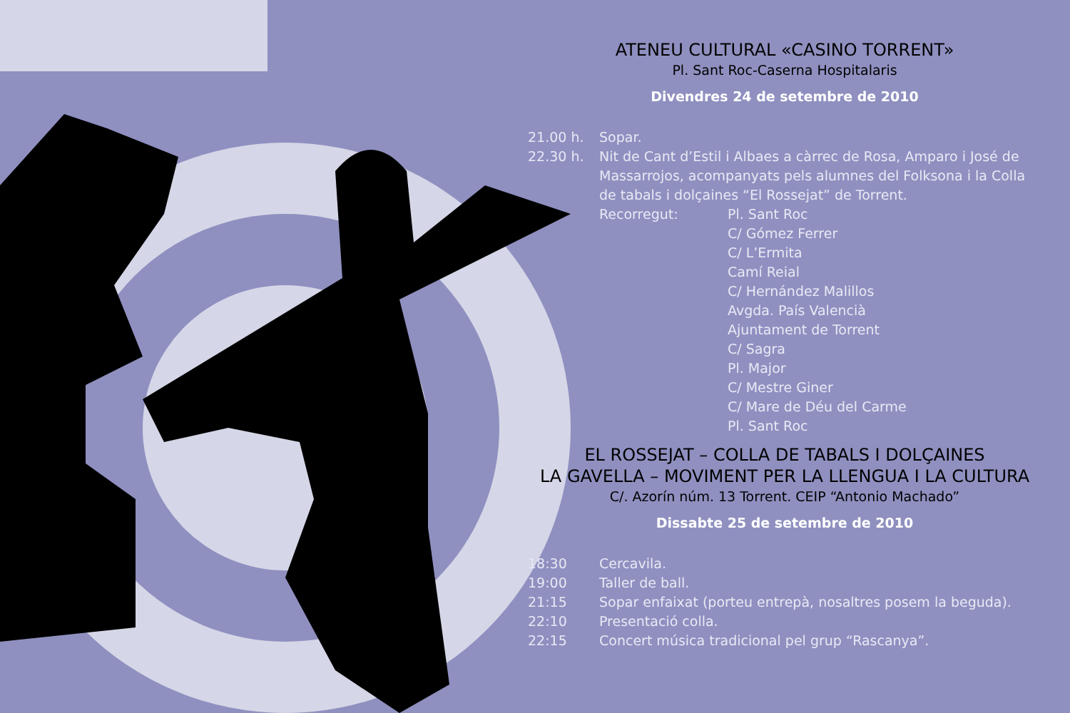ATENEU CULTURAL «CASINO TORRENT»
Pl. Sant Roc-Caserna Hospitalaris
Divendres 24 de setembre de 2010
21.00 h. Sopar.
22.30 h. Nit de Cant d’Estil i Albaes a càrrec de Rosa, Amparo i José de Massarrojos, acompanyats pels alumnes del Folksona i la Colla de tabals i dolçaines “El Rossejat” de Torrent.
Recorregut: Pl. Sant Roc
C/ Gómez Ferrer
C/ L’Ermita
Camí Reial
C/ Hernández Malillos
Avgda. País Valencià
Ajuntament de Torrent
C/ Sagra
Pl. Major
C/ Mestre Giner
C/ Mare de Déu del Carme
Pl. Sant Roc
EL ROSSEJAT – COLLA DE TABALS I DOLÇAINES
LA GAVELLA – MOVIMENT PER LA LLENGUA I LA CULTURA
C/. Azorín núm. 13 Torrent. CEIP “Antonio Machado”
Dissabte 25 de setembre de 2010
18:30 Cercavila.
19:00 Taller de ball.
21:15 Sopar enfaixat (porteu entrepà, nosaltres posem la beguda).
22:10 Presentació colla.
22:15 Concert música tradicional pel grup “Rascanya”.